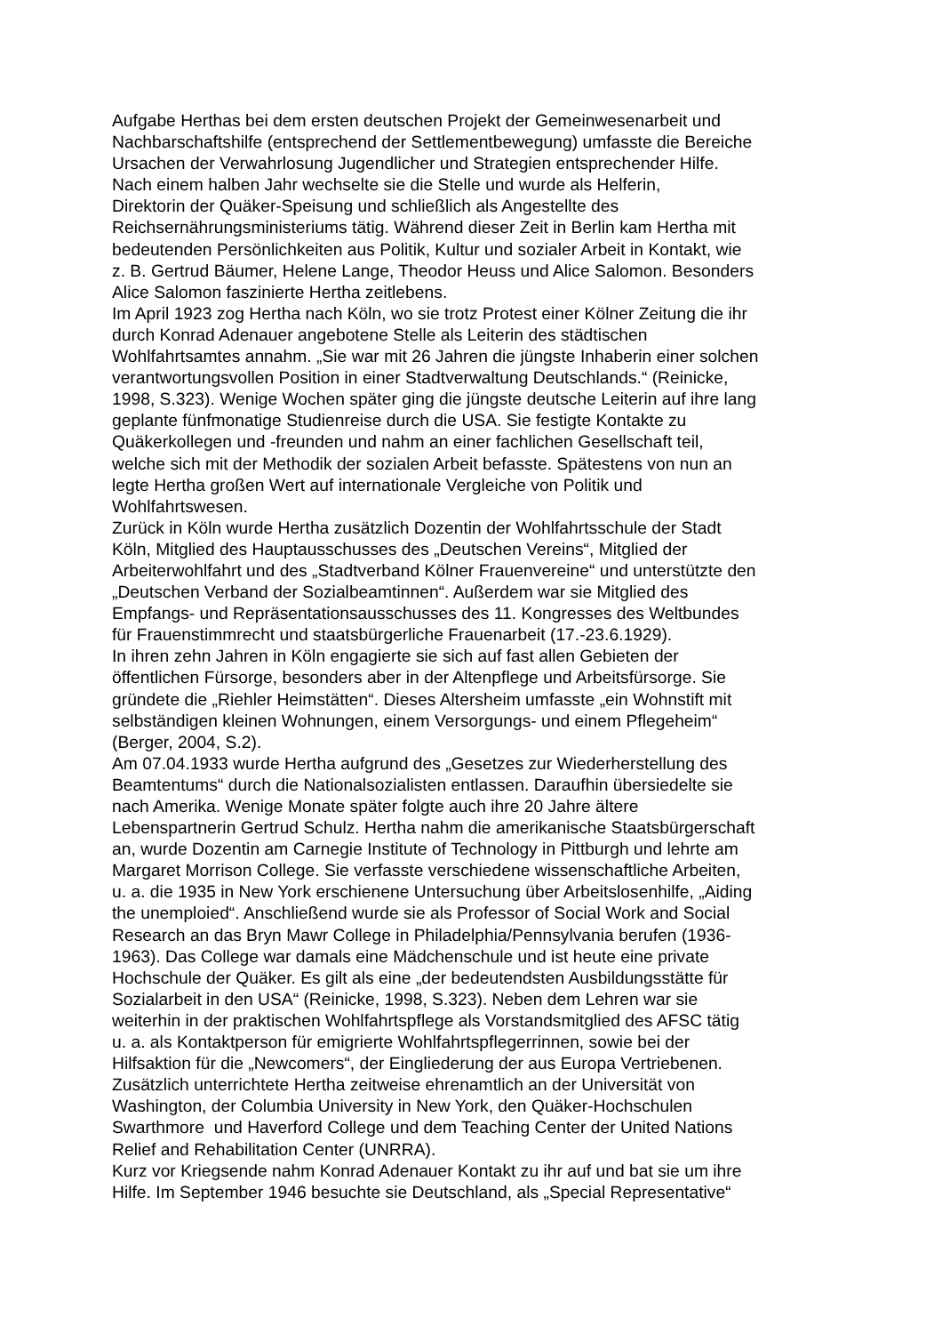Aufgabe Herthas bei dem ersten deutschen Projekt der Gemeinwesenarbeit und
Nachbarschaftshilfe (entsprechend der Settlementbewegung) umfasste die Bereiche
Ursachen der Verwahrlosung Jugendlicher und Strategien entsprechender Hilfe.
Nach einem halben Jahr wechselte sie die Stelle und wurde als Helferin,
Direktorin der Quäker-Speisung und schließlich als Angestellte des
Reichsernährungsministeriums tätig. Während dieser Zeit in Berlin kam Hertha mit
bedeutenden Persönlichkeiten aus Politik, Kultur und sozialer Arbeit in Kontakt, wie
z. B. Gertrud Bäumer, Helene Lange, Theodor Heuss und Alice Salomon. Besonders
Alice Salomon faszinierte Hertha zeitlebens.
Im April 1923 zog Hertha nach Köln, wo sie trotz Protest einer Kölner Zeitung die ihr
durch Konrad Adenauer angebotene Stelle als Leiterin des städtischen
Wohlfahrtsamtes annahm. „Sie war mit 26 Jahren die jüngste Inhaberin einer solchen
verantwortungsvollen Position in einer Stadtverwaltung Deutschlands.“ (Reinicke,
1998, S.323). Wenige Wochen später ging die jüngste deutsche Leiterin auf ihre lang
geplante fünfmonatige Studienreise durch die USA. Sie festigte Kontakte zu
Quäkerkollegen und -freunden und nahm an einer fachlichen Gesellschaft teil,
welche sich mit der Methodik der sozialen Arbeit befasste. Spätestens von nun an
legte Hertha großen Wert auf internationale Vergleiche von Politik und
Wohlfahrtswesen.
Zurück in Köln wurde Hertha zusätzlich Dozentin der Wohlfahrtsschule der Stadt
Köln, Mitglied des Hauptausschusses des „Deutschen Vereins“, Mitglied der
Arbeiterwohlfahrt und des „Stadtverband Kölner Frauenvereine“ und unterstützte den
„Deutschen Verband der Sozialbeamtinnen“. Außerdem war sie Mitglied des
Empfangs- und Repräsentationsausschusses des 11. Kongresses des Weltbundes
für Frauenstimmrecht und staatsbürgerliche Frauenarbeit (17.-23.6.1929).
In ihren zehn Jahren in Köln engagierte sie sich auf fast allen Gebieten der
öffentlichen Fürsorge, besonders aber in der Altenpflege und Arbeitsfürsorge. Sie
gründete die „Riehler Heimstätten“. Dieses Altersheim umfasste „ein Wohnstift mit
selbständigen kleinen Wohnungen, einem Versorgungs- und einem Pflegeheim“
(Berger, 2004, S.2).
Am 07.04.1933 wurde Hertha aufgrund des „Gesetzes zur Wiederherstellung des
Beamtentums“ durch die Nationalsozialisten entlassen. Daraufhin übersiedelte sie
nach Amerika. Wenige Monate später folgte auch ihre 20 Jahre ältere
Lebenspartnerin Gertrud Schulz. Hertha nahm die amerikanische Staatsbürgerschaft
an, wurde Dozentin am Carnegie Institute of Technology in Pittburgh und lehrte am
Margaret Morrison College. Sie verfasste verschiedene wissenschaftliche Arbeiten,
u. a. die 1935 in New York erschienene Untersuchung über Arbeitslosenhilfe, „Aiding
the unemploied“. Anschließend wurde sie als Professor of Social Work and Social
Research an das Bryn Mawr College in Philadelphia/Pennsylvania berufen (1936-
1963). Das College war damals eine Mädchenschule und ist heute eine private
Hochschule der Quäker. Es gilt als eine „der bedeutendsten Ausbildungsstätte für
Sozialarbeit in den USA“ (Reinicke, 1998, S.323). Neben dem Lehren war sie
weiterhin in der praktischen Wohlfahrtspflege als Vorstandsmitglied des AFSC tätig
u. a. als Kontaktperson für emigrierte Wohlfahrtspflegerrinnen, sowie bei der
Hilfsaktion für die „Newcomers“, der Eingliederung der aus Europa Vertriebenen.
Zusätzlich unterrichtete Hertha zeitweise ehrenamtlich an der Universität von
Washington, der Columbia University in New York, den Quäker-Hochschulen
Swarthmore und Haverford College und dem Teaching Center der United Nations
Relief and Rehabilitation Center (UNRRA).
Kurz vor Kriegsende nahm Konrad Adenauer Kontakt zu ihr auf und bat sie um ihre
Hilfe. Im September 1946 besuchte sie Deutschland, als „Special Representative“